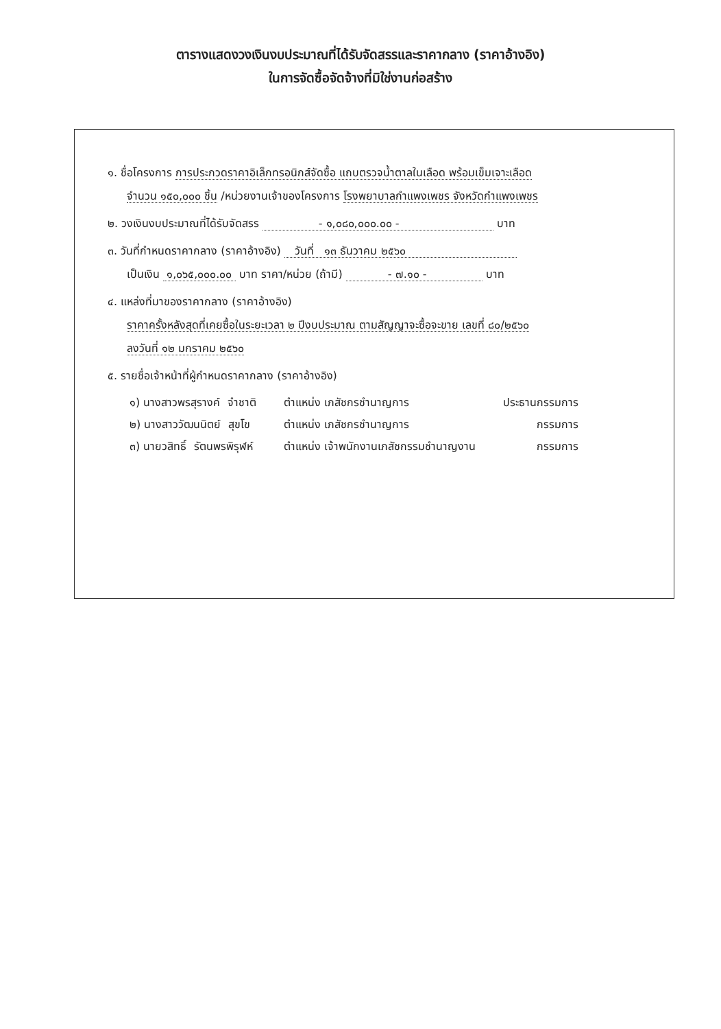ตารางแสดงวงเงินงบประมาณที่ได้รับจัดสรรและราคากลาง (ราคาอ้างอิง)
ในการจัดซื้อจัดจ้างที่มิใช่งานก่อสร้าง
๑. ชื่อโครงการ การประกวดราคาอิเล็กทรอนิกส์จัดซื้อ แถบตรวจน้ำตาลในเลือด พร้อมเข็มเจาะเลือด
จำนวน ๑๕๐,๐๐๐ ชิ้น /หน่วยงานเจ้าของโครงการ โรงพยาบาลกำแพงเพชร จังหวัดกำแพงเพชร
๒. วงเงินงบประมาณที่ได้รับจัดสรร - ๑,๐๘๐,๐๐๐.๐๐ - บาท
๓. วันที่กำหนดราคากลาง (ราคาอ้างอิง) วันที่ ๑๓ ธันวาคม ๒๕๖๐
เป็นเงิน ๑,๐๖๕,๐๐๐.๐๐ บาท ราคา/หน่วย (ถ้ามี) - ๗.๑๐ - บาท
๔. แหล่งที่มาของราคากลาง (ราคาอ้างอิง)
ราคาครั้งหลังสุดที่เคยซื้อในระยะเวลา ๒ ปีงบประมาณ ตามสัญญาจะซื้อจะขาย เลขที่ ๘๐/๒๕๖๐
ลงวันที่ ๑๒ มกราคม ๒๕๖๐
๕. รายชื่อเจ้าหน้าที่ผู้กำหนดราคากลาง (ราคาอ้างอิง)
| ๑) นางสาวพรสุรางค์ จำชาติ | ตำแหน่ง เภสัชกรชำนาญการ | ประธานกรรมการ |
| ๒) นางสาววัฒนนิตย์ สุขโข | ตำแหน่ง เภสัชกรชำนาญการ | กรรมการ |
| ๓) นายวสิทธิ์ รัตนพรพิรุฬห์ | ตำแหน่ง เจ้าพนักงานเภสัชกรรมชำนาญงาน | กรรมการ |